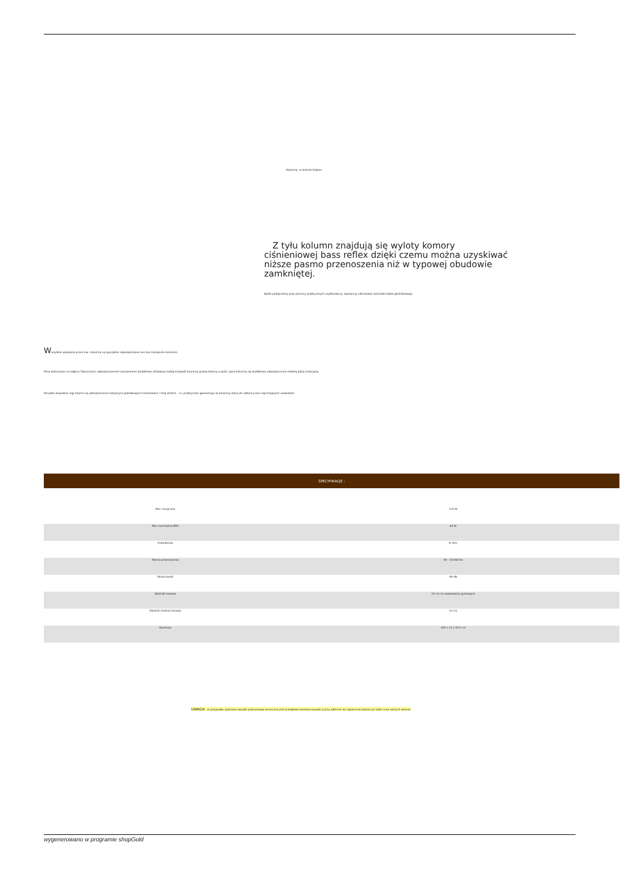Kolumny w kolorze białym:
Z tyłu kolumn znajdują się wyloty komory ciśnieniowej bass reflex dzięki czemu można uzyskiwać niższe pasmo przenoszenia niż w typowej obudowie zamkniętej.
Kable podłączamy przy pomocy praktycznych szybkozłączy, wystarczy odizolować końcówki kabla głośnikowego.
Wszystkie wysyłane przez nas kolumny są specjalnie zabezpieczane na czas transportu kurierem.
Poza widocznym na zdjęciu fabrycznym zabezpieczeniem styropianem dodatkowo okładamy każdą krawędź kolumny grubą tekturą a spód i góra kolumny są dodatkowo zabezpieczone miękką płytą izolacyjną.
Ponadto wszystkie rogi kolumn są zabezpieczone sztywnymi plastikowymi narożnikami i folią stretch co praktycznie gwarantuje że kolumny dotrą do odbiorcy bez najmniejszych uszkodzeń.
SPECYFIKACJE :
| Moc muzyczna | 120 W |
| Moc nominalna RMS | 60 W |
| Impedancja | 8 ohm |
| Pasmo przenoszenia | 40 - 20.000 Hz |
| Skuteczność | 90 dB |
| Głośniki basowe | 20 cm na zawieszeniu gumowym |
| Głośniki średnio-tonowe | 13 cm |
| Rozmiary | 100 x 23 x 30,5 cm |
UWAGA: w przypadku wybrania wysyłki pobraniowej konieczna jest przedpłata kosztów wysyłki a przy odbiorze do zapłacenia będzie już tylko cena samych kolumn
wygenerowano w programie shopGold